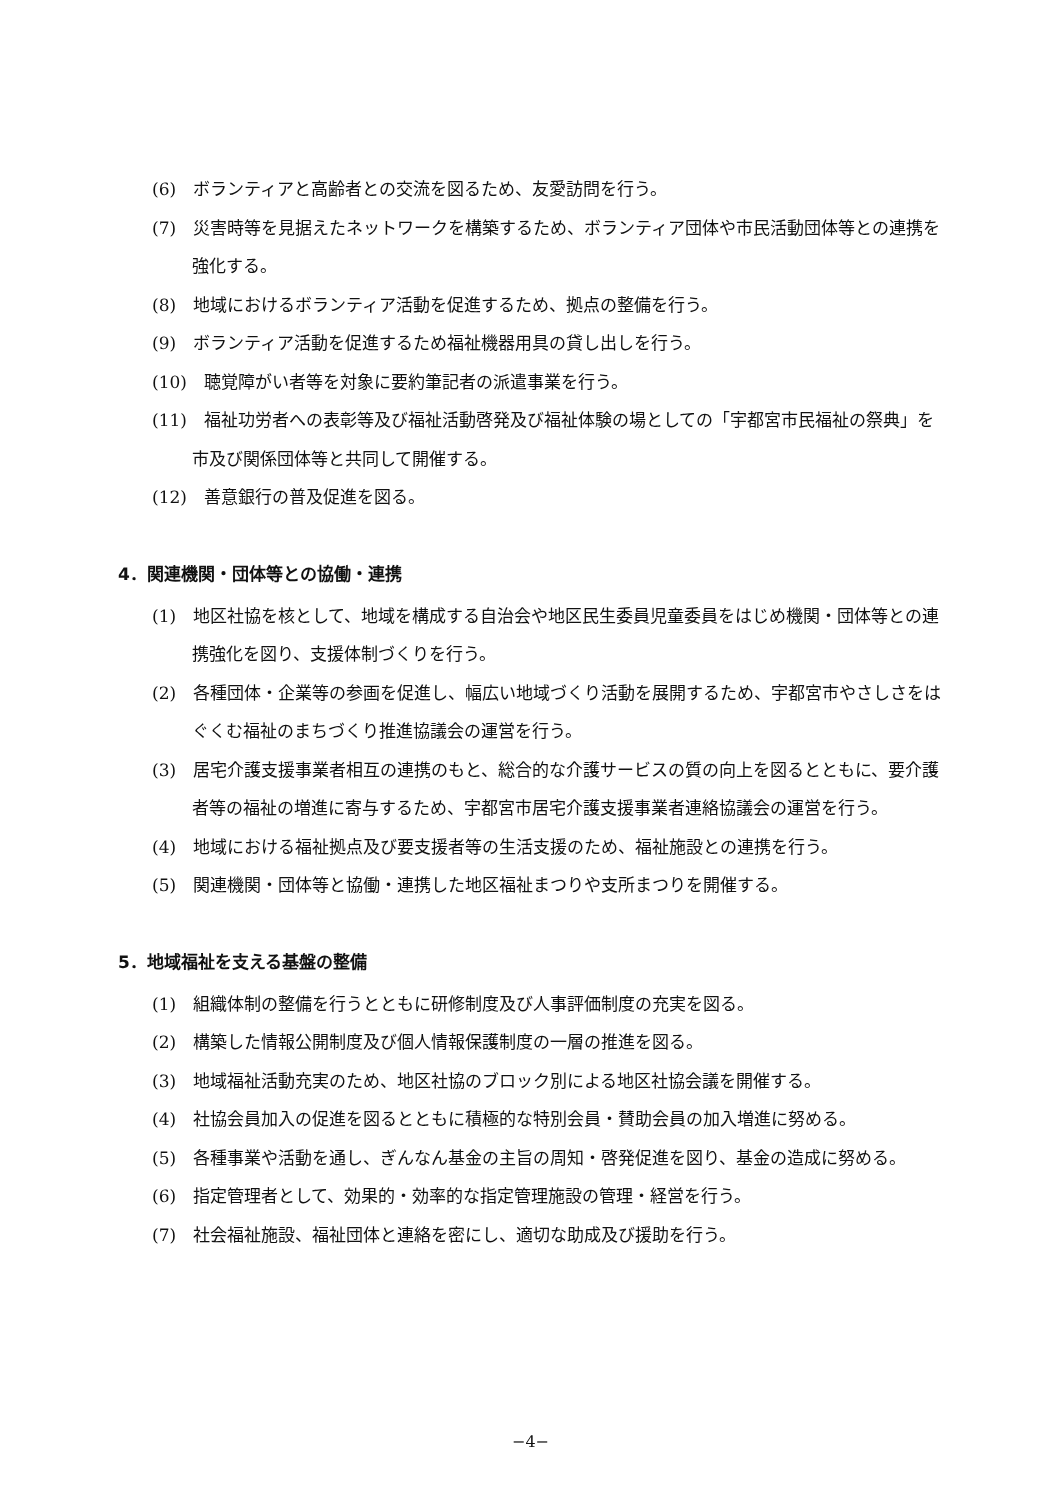(6)　ボランティアと高齢者との交流を図るため、友愛訪問を行う。
(7)　災害時等を見据えたネットワークを構築するため、ボランティア団体や市民活動団体等との連携を強化する。
(8)　地域におけるボランティア活動を促進するため、拠点の整備を行う。
(9)　ボランティア活動を促進するため福祉機器用具の貸し出しを行う。
(10)　聴覚障がい者等を対象に要約筆記者の派遣事業を行う。
(11)　福祉功労者への表彰等及び福祉活動啓発及び福祉体験の場としての「宇都宮市民福祉の祭典」を市及び関係団体等と共同して開催する。
(12)　善意銀行の普及促進を図る。
4．関連機関・団体等との協働・連携
(1)　地区社協を核として、地域を構成する自治会や地区民生委員児童委員をはじめ機関・団体等との連携強化を図り、支援体制づくりを行う。
(2)　各種団体・企業等の参画を促進し、幅広い地域づくり活動を展開するため、宇都宮市やさしさをはぐくむ福祉のまちづくり推進協議会の運営を行う。
(3)　居宅介護支援事業者相互の連携のもと、総合的な介護サービスの質の向上を図るとともに、要介護者等の福祉の増進に寄与するため、宇都宮市居宅介護支援事業者連絡協議会の運営を行う。
(4)　地域における福祉拠点及び要支援者等の生活支援のため、福祉施設との連携を行う。
(5)　関連機関・団体等と協働・連携した地区福祉まつりや支所まつりを開催する。
5．地域福祉を支える基盤の整備
(1)　組織体制の整備を行うとともに研修制度及び人事評価制度の充実を図る。
(2)　構築した情報公開制度及び個人情報保護制度の一層の推進を図る。
(3)　地域福祉活動充実のため、地区社協のブロック別による地区社協会議を開催する。
(4)　社協会員加入の促進を図るとともに積極的な特別会員・賛助会員の加入増進に努める。
(5)　各種事業や活動を通し、ぎんなん基金の主旨の周知・啓発促進を図り、基金の造成に努める。
(6)　指定管理者として、効果的・効率的な指定管理施設の管理・経営を行う。
(7)　社会福祉施設、福祉団体と連絡を密にし、適切な助成及び援助を行う。
−4−